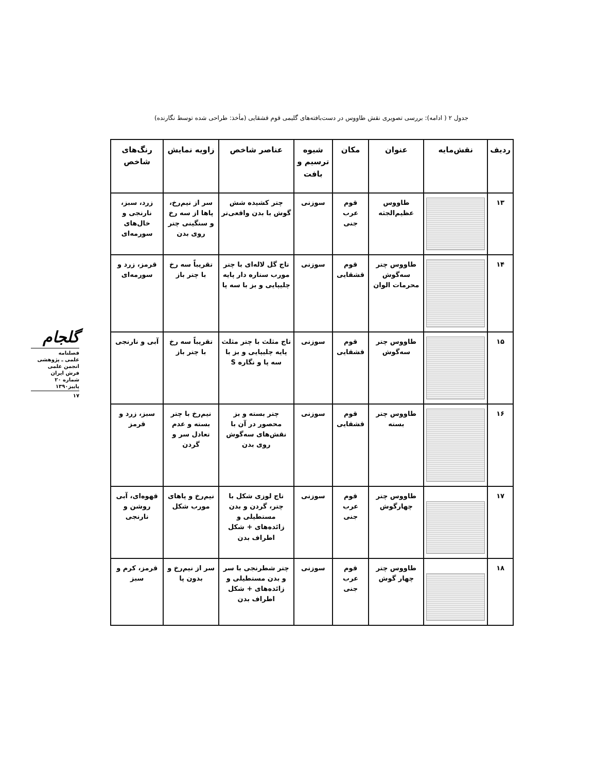جدول ۲ ( ادامه): بررسی تصویری نقش طاووس در دست‌بافته‌های گلیمی قوم قشقایی (مأخذ: طراحی شده توسط نگارنده)
گلجام
فصلنامه
علمی ـ پژوهشی
انجمن علمی
فرش ایران
شماره ۲۰
پاییز۱۳۹۰
۱۷
| ردیف | نقش‌مایه | عنوان | مکان | شیوه ترسیم و بافت | عناصر شاخص | زاویه نمایش | رنگ‌های شاخص |
| --- | --- | --- | --- | --- | --- | --- | --- |
| ۱۳ | | طاووس عظیم‌الجثه | قوم عرب جنی | سوزنی | چتر کشیده شش گوش با بدن واقعی‌تر | سر از نیم‌رخ، پاها از سه رخ و سنگینی چتر روی بدن | زرد، سبز، نارنجی و خال‌های سورمه‌ای |
| ۱۴ | | طاووس چتر سه‌گوش محرمات الوان | قوم قشقایی | سوزنی | تاج گل لاله‌ای با چتر مورب ستاره دار پایه چلیپایی و بز با سه پا | تقریباً سه رخ با چتر باز | قرمز، زرد و سورمه‌ای |
| ۱۵ | | طاووس چتر سه‌گوش | قوم قشقایی | سوزنی | تاج مثلث با چتر مثلث پایه چلیپایی و بز با سه پا و نگاره S | تقریباً سه رخ با چتر باز | آبی و نارنجی |
| ۱۶ | | طاووس چتر بسته | قوم قشقایی | سوزنی | چتر بسته و بز محصور در آن با نقش‌های سه‌گوش روی بدن | نیم‌رخ با چتر بسته و عدم تعادل سر و گردن | سبز، زرد و قرمز |
| ۱۷ | | طاووس چتر چهارگوش | قوم عرب جنی | سوزنی | تاج لوزی شکل با چتر، گردن و بدن مستطیلی و زائده‌های + شکل اطراف بدن | نیم‌رخ و پاهای مورب شکل | قهوه‌ای، آبی روشن و نارنجی |
| ۱۸ | | طاووس چتر چهار گوش | قوم عرب جنی | سوزنی | چتر شطرنجی با سر و بدن مستطیلی و زائده‌های + شکل اطراف بدن | سر از نیم‌رخ و بدون پا | قرمز، کرم و سبز |